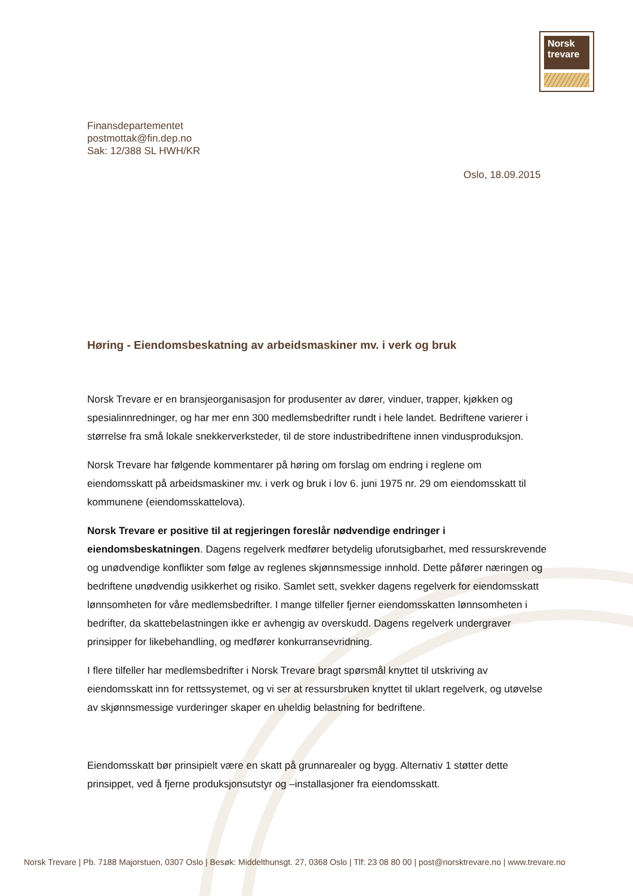Norsk
trevare
Finansdepartementet
postmottak@fin.dep.no
Sak: 12/388 SL HWH/KR
Oslo, 18.09.2015
Høring - Eiendomsbeskatning av arbeidsmaskiner mv. i verk og bruk
Norsk Trevare er en bransjeorganisasjon for produsenter av dører, vinduer, trapper, kjøkken og spesialinnredninger, og har mer enn 300 medlemsbedrifter rundt i hele landet. Bedriftene varierer i størrelse fra små lokale snekkerverksteder, til de store industribedriftene innen vindusproduksjon.
Norsk Trevare har følgende kommentarer på høring om forslag om endring i reglene om eiendomsskatt på arbeidsmaskiner mv. i verk og bruk i lov 6. juni 1975 nr. 29 om eiendomsskatt til kommunene (eiendomsskattelova).
Norsk Trevare er positive til at regjeringen foreslår nødvendige endringer i eiendomsbeskatningen. Dagens regelverk medfører betydelig uforutsigbarhet, med ressurskrevende og unødvendige konflikter som følge av reglenes skjønnsmessige innhold. Dette påfører næringen og bedriftene unødvendig usikkerhet og risiko. Samlet sett, svekker dagens regelverk for eiendomsskatt lønnsomheten for våre medlemsbedrifter. I mange tilfeller fjerner eiendomsskatten lønnsomheten i bedrifter, da skattebelastningen ikke er avhengig av overskudd. Dagens regelverk undergraver prinsipper for likebehandling, og medfører konkurransevridning.
I flere tilfeller har medlemsbedrifter i Norsk Trevare bragt spørsmål knyttet til utskriving av eiendomsskatt inn for rettssystemet, og vi ser at ressursbruken knyttet til uklart regelverk, og utøvelse av skjønnsmessige vurderinger skaper en uheldig belastning for bedriftene.
Eiendomsskatt bør prinsipielt være en skatt på grunnarealer og bygg. Alternativ 1 støtter dette prinsippet, ved å fjerne produksjonsutstyr og –installasjoner fra eiendomsskatt.
Norsk Trevare | Pb. 7188 Majorstuen, 0307 Oslo | Besøk: Middelthunsgt. 27, 0368 Oslo | Tlf: 23 08 80 00 | post@norsktrevare.no | www.trevare.no